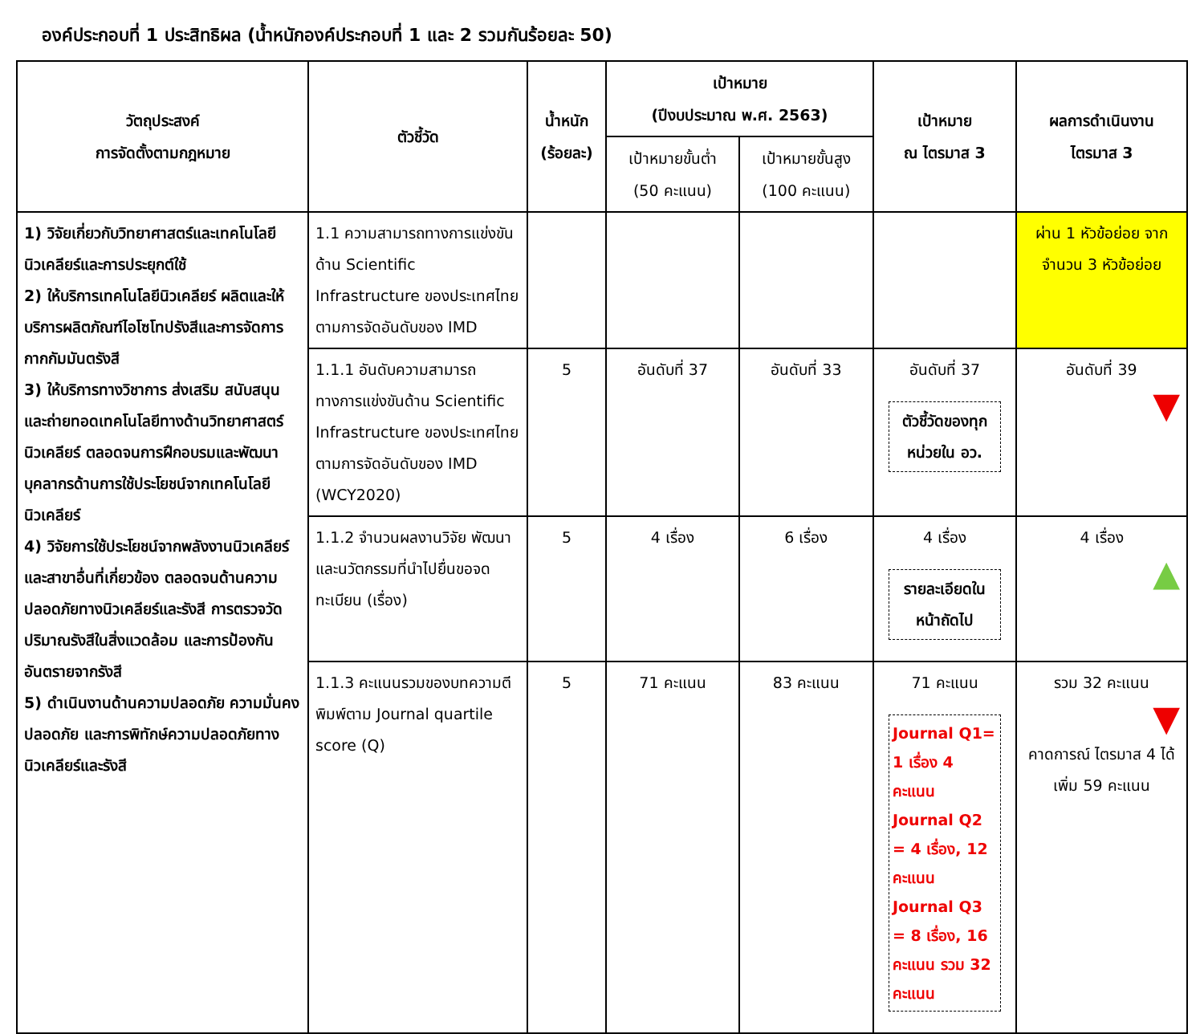องค์ประกอบที่ 1 ประสิทธิผล (น้ำหนักองค์ประกอบที่ 1 และ 2 รวมกันร้อยละ 50)
| วัตถุประสงค์ การจัดตั้งตามกฎหมาย | ตัวชี้วัด | น้ำหนัก (ร้อยละ) | เป้าหมาย (ปีงบประมาณ พ.ศ. 2563) | | เป้าหมาย ณ ไตรมาส 3 | ผลการดำเนินงาน ไตรมาส 3 |
| --- | --- | --- | --- | --- | --- | --- |
| | | | เป้าหมายขั้นต่ำ (50 คะแนน) | เป้าหมายขั้นสูง (100 คะแนน) | | |
| 1) วิจัยเกี่ยวกับวิทยาศาสตร์และเทคโนโลยีนิวเคลียร์และการประยุกต์ใช้ 2) ให้บริการเทคโนโลยีนิวเคลียร์ ผลิตและให้บริการผลิตภัณฑ์ไอโซโทปรังสีและการจัดการกากกัมมันตรังสี 3) ให้บริการทางวิชาการ ส่งเสริม สนับสนุน และถ่ายทอดเทคโนโลยีทางด้านวิทยาศาสตร์นิวเคลียร์ ตลอดจนการฝึกอบรมและพัฒนาบุคลากรด้านการใช้ประโยชน์จากเทคโนโลยีนิวเคลียร์ 4) วิจัยการใช้ประโยชน์จากพลังงานนิวเคลียร์และสาขาอื่นที่เกี่ยวข้อง ตลอดจนด้านความปลอดภัยทางนิวเคลียร์และรังสี การตรวจวัดปริมาณรังสีในสิ่งแวดล้อม และการป้องกันอันตรายจากรังสี 5) ดำเนินงานด้านความปลอดภัย ความมั่นคงปลอดภัย และการพิทักษ์ความปลอดภัยทางนิวเคลียร์และรังสี | 1.1 ความสามารถทางการแข่งขันด้าน Scientific Infrastructure ของประเทศไทยตามการจัดอันดับของ IMD | | | | | ผ่าน 1 หัวข้อย่อย จากจำนวน 3 หัวข้อย่อย |
| | 1.1.1 อันดับความสามารถทางการแข่งขันด้าน Scientific Infrastructure ของประเทศไทยตามการจัดอันดับของ IMD (WCY2020) | 5 | อันดับที่ 37 | อันดับที่ 33 | อันดับที่ 37 ตัวชี้วัดของทุกหน่วยใน อว. | อันดับที่ 39 ▼ |
| | 1.1.2 จำนวนผลงานวิจัย พัฒนา และนวัตกรรมที่นำไปยื่นขอจดทะเบียน (เรื่อง) | 5 | 4 เรื่อง | 6 เรื่อง | 4 เรื่อง รายละเอียดในหน้าถัดไป | 4 เรื่อง ▲ |
| | 1.1.3 คะแนนรวมของบทความตีพิมพ์ตาม Journal quartile score (Q) | 5 | 71 คะแนน | 83 คะแนน | 71 คะแนน Journal Q1= 1 เรื่อง 4 คะแนน Journal Q2 = 4 เรื่อง, 12 คะแนน Journal Q3 = 8 เรื่อง, 16 คะแนน รวม 32 คะแนน | รวม 32 คะแนน ▼ คาดการณ์ ไตรมาส 4 ได้เพิ่ม 59 คะแนน |